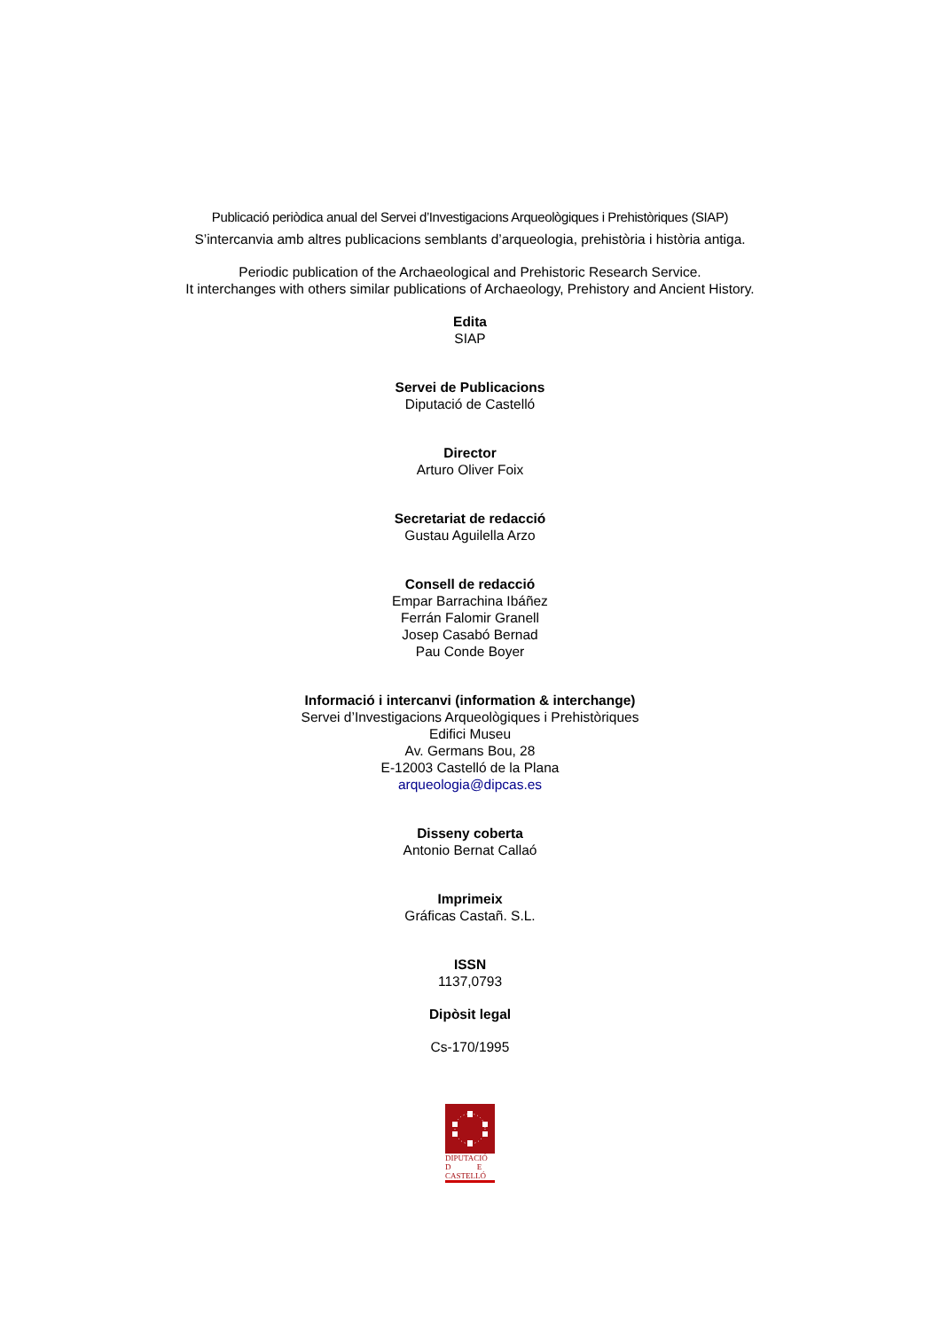Publicació periòdica anual del Servei d’Investigacions Arqueològiques i Prehistòriques (SIAP)
S’intercanvia amb altres publicacions semblants d’arqueologia, prehistòria i història antiga.
Periodic publication of the Archaeological and Prehistoric Research Service.
It interchanges with others similar publications of Archaeology, Prehistory and Ancient History.
Edita
SIAP
Servei de Publicacions
Diputació de Castelló
Director
Arturo Oliver Foix
Secretariat de redacció
Gustau Aguilella Arzo
Consell de redacció
Empar Barrachina Ibáñez
Ferrán Falomir Granell
Josep Casabó Bernad
Pau Conde Boyer
Informació i intercanvi (information & interchange)
Servei d’Investigacions Arqueològiques i Prehistòriques
Edifici Museu
Av. Germans Bou, 28
E-12003 Castelló de la Plana
arqueologia@dipcas.es
Disseny coberta
Antonio Bernat Callaó
Imprimeix
Gráficas Castañ. S.L.
ISSN
1137,0793
Dipòsit legal
Cs-170/1995
DIPUTACIÓ
D E
CASTELLÓ